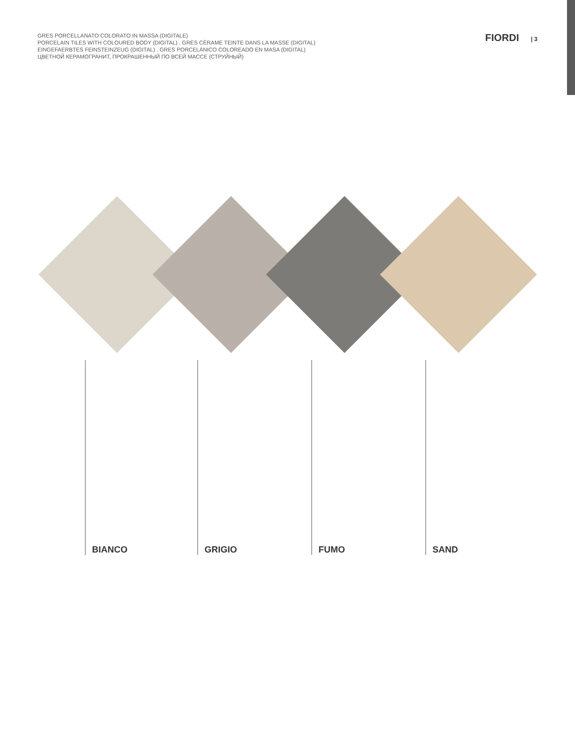GRES PORCELLANATO COLORATO IN MASSA (DIGITALE)
PORCELAIN TILES WITH COLOURED BODY (DIGITAL) . GRÈS CÉRAME TEINTE DANS LA MASSE (DIGITAL)
EINGEFAERBTES FEINSTEINZEUG (DIGITAL) . GRES PORCELÁNICO COLOREADO EN MASA (DIGITAL)
ЦВЕТНОЙ КЕРАМОГРАНИТ, ПРОКРАШЕННЫЙ ПО ВСЕЙ МАССЕ (СТРУЙНЫЙ)
FIORDI | 3
BIANCO GRIGIO FUMO SAND